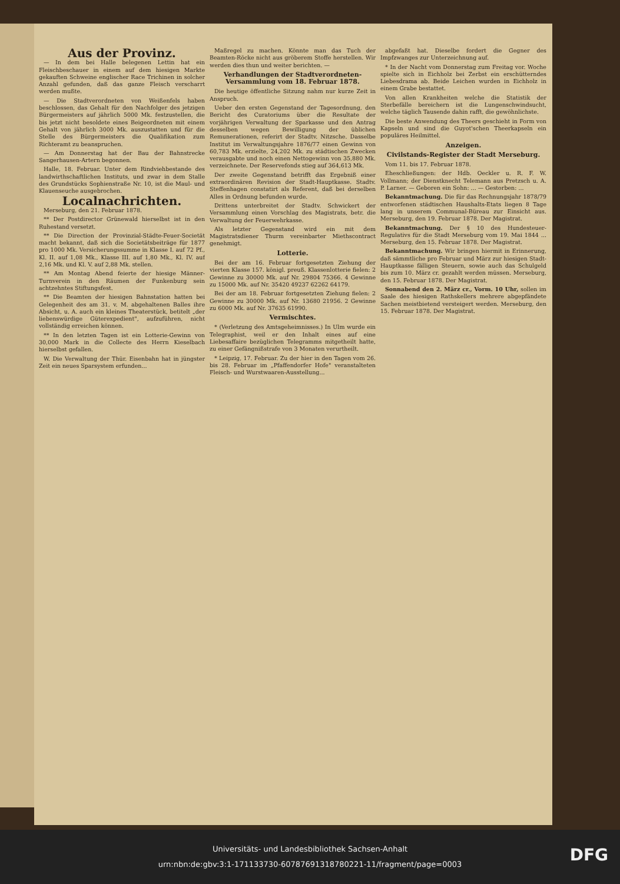Aus der Provinz.
— In dem bei Halle belegenen Lettin hat ein Fleischbeschauer in einem auf dem hiesigen Markte gekauften Schweine englischer Race Trichinen in solcher Anzahl gefunden, daß das ganze Fleisch verscharrt werden mußte.
— Die Stadtverordneten von Weißenfels haben beschlossen, das Gehalt für den Nachfolger des jetzigen Bürgermeisters auf jährlich 5000 Mk. festzustellen, die bis jetzt nicht besoldete eines Beigeordneten mit einem Gehalt von jährlich 3000 Mk. auszustatten und für die Stelle des Bürgermeisters die Qualifikation zum Richteramt zu beanspruchen.
— Am Donnerstag hat der Bau der Bahnstrecke Sangerhausen-Artern begonnen.
Halle, 18. Februar. Unter dem Rindviehbestande des landwirthschaftlichen Instituts, und zwar in dem Stalle des Grundstücks Sophienstraße Nr. 10, ist die Maul- und Klauenseuche ausgebrochen.
Localnachrichten.
Merseburg, den 21. Februar 1878.
** Der Postdirector Grünewald hierselbst ist in den Ruhestand versetzt.
** Die Direction der Provinzial-Städte-Feuer-Societät macht bekannt, daß sich die Societätsbeiträge für 1877 pro 1000 Mk. Versicherungssumme in Klasse I. auf 72 Pf., Kl. II. auf 1,08 Mk., Klasse III. auf 1,80 Mk., Kl. IV. auf 2,16 Mk. und Kl. V. auf 2,88 Mk. stellen.
** Am Montag Abend feierte der hiesige Männer-Turnverein in den Räumen der Funkenburg sein achtzehntes Stiftungsfest.
** Die Beamten der hiesigen Bahnstation hatten bei Gelegenheit des am 31. v. M. abgehaltenen Balles ihre Absicht, u. A. auch ein kleines Theaterstück, betitelt „der liebenswürdige Güterexpedient", aufzuführen, nicht vollständig erreichen können.
** In den letzten Tagen ist ein Lotterie-Gewinn von 30,000 Mark in die Collecte des Herrn Kieselbach hierselbst gefallen.
W. Die Verwaltung der Thür. Eisenbahn hat in jüngster Zeit ein neues Sparsystem erfunden...
Maßregel zu machen. Könnte man das Tuch der Beamten-Röcke nicht aus gröberem Stoffe herstellen. Wir werden dies thun und weiter berichten. —
Verhandlungen der Stadtverordneten-Versammlung vom 18. Februar 1878.
Die heutige öffentliche Sitzung nahm nur kurze Zeit in Anspruch.
Ueber den ersten Gegenstand der Tagesordnung, den Bericht des Curatoriums über die Resultate der vorjährigen Verwaltung der Sparkasse und den Antrag desselben wegen Bewilligung der üblichen Remunerationen, referirt der Stadtv. Nitzsche. Dasselbe Institut im Verwaltungsjahre 1876/77 einen Gewinn von 60,783 Mk. erzielte, 24,202 Mk. zu städtischen Zwecken verausgabte und noch einen Nettogewinn von 35,880 Mk. verzeichnete. Der Reservefonds stieg auf 364,613 Mk.
Der zweite Gegenstand betrifft das Ergebniß einer extraordinären Revision der Stadt-Hauptkasse. Stadtv. Steffenhagen constatirt als Referent, daß bei derselben Alles in Ordnung befunden wurde.
Drittens unterbreitet der Stadtv. Schwickert der Versammlung einen Vorschlag des Magistrats, betr. die Verwaltung der Feuerwehrkasse.
Als letzter Gegenstand wird ein mit dem Magistratsdiener Thurm vereinbarter Miethscontract genehmigt.
Lotterie.
Bei der am 16. Februar fortgesetzten Ziehung der vierten Klasse 157. königl. preuß. Klassenlotterie fielen: 2 Gewinne zu 30000 Mk. auf Nr. 29804 75366. 4 Gewinne zu 15000 Mk. auf Nr. 35420 49237 62262 64179.
Bei der am 18. Februar fortgesetzten Ziehung fielen: 2 Gewinne zu 30000 Mk. auf Nr. 13680 21956. 2 Gewinne zu 6000 Mk. auf Nr. 37635 61990.
Vermischtes.
* (Verletzung des Amtsgeheimnisses.) In Ulm wurde ein Telegraphist, weil er den Inhalt eines auf eine Liebesaffaire bezüglichen Telegramms mitgetheilt hatte, zu einer Gefängnißstrafe von 3 Monaten verurtheilt.
* Leipzig, 17. Februar. Zu der hier in den Tagen vom 26. bis 28. Februar im „Pfaffendorfer Hofe" veranstalteten Fleisch- und Wurstwaaren-Ausstellung...
abgefaßt hat. Dieselbe fordert die Gegner des Impfzwanges zur Unterzeichnung auf.
* In der Nacht vom Donnerstag zum Freitag vor. Woche spielte sich in Eichholz bei Zerbst ein erschütterndes Liebesdrama ab. Beide Leichen wurden in Eichholz in einem Grabe bestattet.
Von allen Krankheiten welche die Statistik der Sterbefälle bereichern ist die Lungenschwindsucht, welche täglich Tausende dahin rafft, die gewöhnlichste.
Die beste Anwendung des Theers geschieht in Form von Kapseln und sind die Guyot'schen Theerkapseln ein populäres Heilmittel.
Anzeigen.
Civilstands-Register der Stadt Merseburg.
Vom 11. bis 17. Februar 1878.
Eheschließungen: der Hdb. Oeckler u. R. F. W. Vollmann; der Dienstknecht Telemann aus Pretzsch u. A. P. Larner. — Geboren ein Sohn: ... — Gestorben: ...
Bekanntmachung. Die für das Rechnungsjahr 1878/79 entworfenen städtischen Haushalts-Etats liegen 8 Tage lang in unserem Communal-Büreau zur Einsicht aus. Merseburg, den 19. Februar 1878. Der Magistrat.
Bekanntmachung. Der § 10 des Hundesteuer-Regulativs für die Stadt Merseburg vom 19. Mai 1844 ... Merseburg, den 15. Februar 1878. Der Magistrat.
Bekanntmachung. Wir bringen hiermit in Erinnerung, daß sämmtliche pro Februar und März zur hiesigen Stadt-Hauptkasse fälligen Steuern, sowie auch das Schulgeld bis zum 10. März cr. gezahlt werden müssen. Merseburg, den 15. Februar 1878. Der Magistrat.
Sonnabend den 2. März cr., Vorm. 10 Uhr, sollen im Saale des hiesigen Rathskellers mehrere abgepfändete Sachen meistbietend versteigert werden. Merseburg, den 15. Februar 1878. Der Magistrat.
Universitäts- und Landesbibliothek Sachsen-Anhalt
urn:nbn:de:gbv:3:1-171133730-60787691318780221-11/fragment/page=0003
DFG